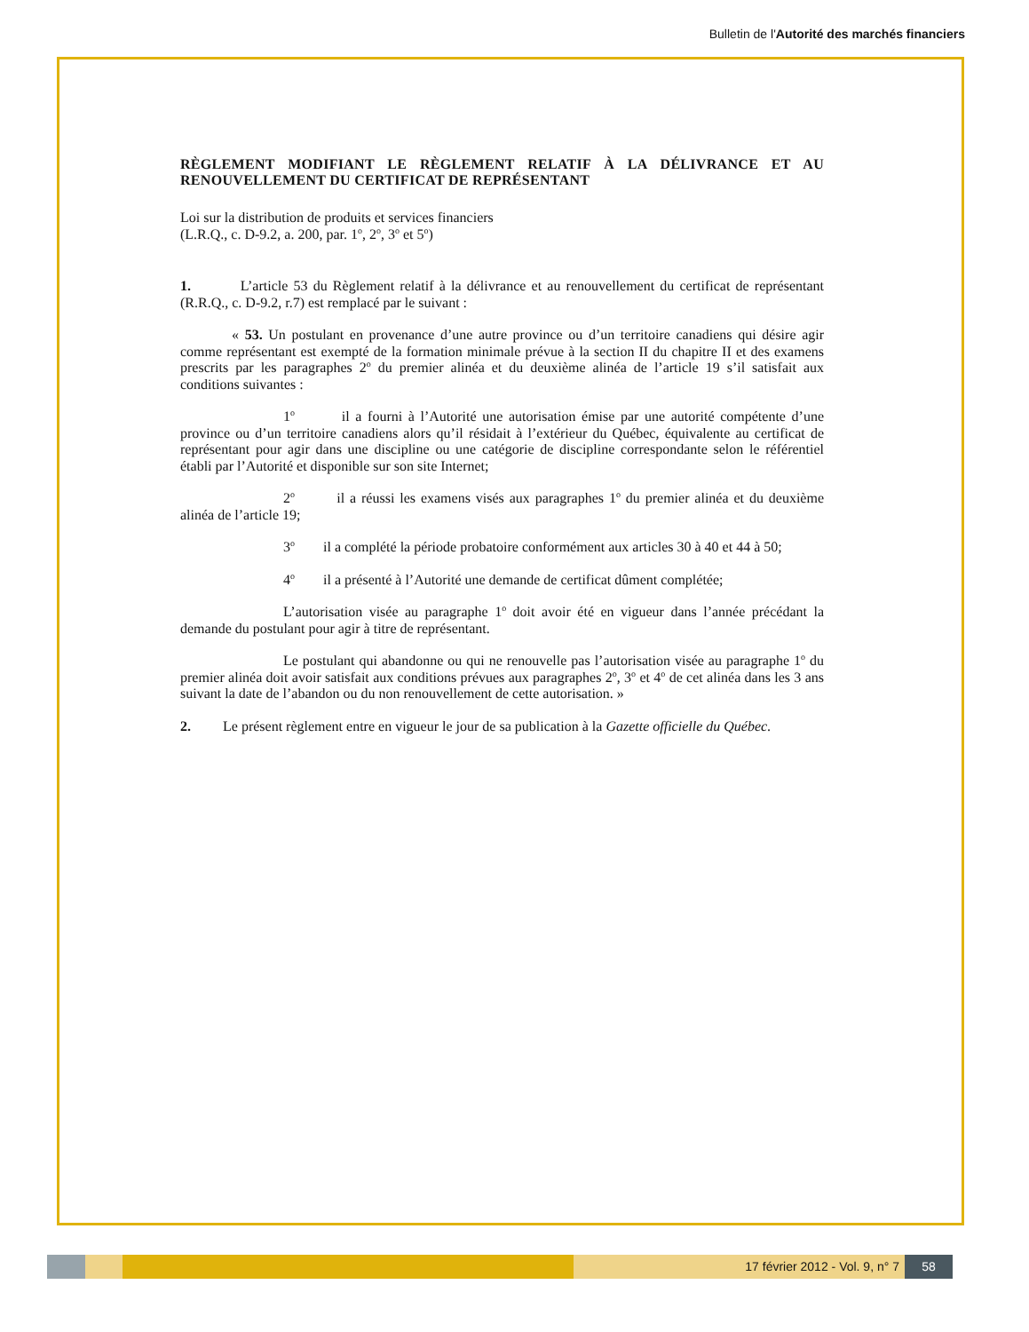Bulletin de l'Autorité des marchés financiers
RÈGLEMENT MODIFIANT LE RÈGLEMENT RELATIF À LA DÉLIVRANCE ET AU RENOUVELLEMENT DU CERTIFICAT DE REPRÉSENTANT
Loi sur la distribution de produits et services financiers
(L.R.Q., c. D-9.2, a. 200, par. 1<sup>o</sup>, 2<sup>o</sup>, 3<sup>o</sup> et 5<sup>o</sup>)
1. L’article 53 du Règlement relatif à la délivrance et au renouvellement du certificat de représentant (R.R.Q., c. D-9.2, r.7) est remplacé par le suivant :
« 53. Un postulant en provenance d’une autre province ou d’un territoire canadiens qui désire agir comme représentant est exempté de la formation minimale prévue à la section II du chapitre II et des examens prescrits par les paragraphes 2<sup>o</sup> du premier alinéa et du deuxième alinéa de l’article 19 s’il satisfait aux conditions suivantes :
1<sup>o</sup> il a fourni à l’Autorité une autorisation émise par une autorité compétente d’une province ou d’un territoire canadiens alors qu’il résidait à l’extérieur du Québec, équivalente au certificat de représentant pour agir dans une discipline ou une catégorie de discipline correspondante selon le référentiel établi par l’Autorité et disponible sur son site Internet;
2<sup>o</sup> il a réussi les examens visés aux paragraphes 1<sup>o</sup> du premier alinéa et du deuxième alinéa de l’article 19;
3<sup>o</sup> il a complété la période probatoire conformément aux articles 30 à 40 et 44 à 50;
4<sup>o</sup> il a présenté à l’Autorité une demande de certificat dûment complétée;
L’autorisation visée au paragraphe 1<sup>o</sup> doit avoir été en vigueur dans l’année précédant la demande du postulant pour agir à titre de représentant.
Le postulant qui abandonne ou qui ne renouvelle pas l’autorisation visée au paragraphe 1<sup>o</sup> du premier alinéa doit avoir satisfait aux conditions prévues aux paragraphes 2<sup>o</sup>, 3<sup>o</sup> et 4<sup>o</sup> de cet alinéa dans les 3 ans suivant la date de l’abandon ou du non renouvellement de cette autorisation. »
2. Le présent règlement entre en vigueur le jour de sa publication à la Gazette officielle du Québec.
17 février 2012 - Vol. 9, n° 7 58